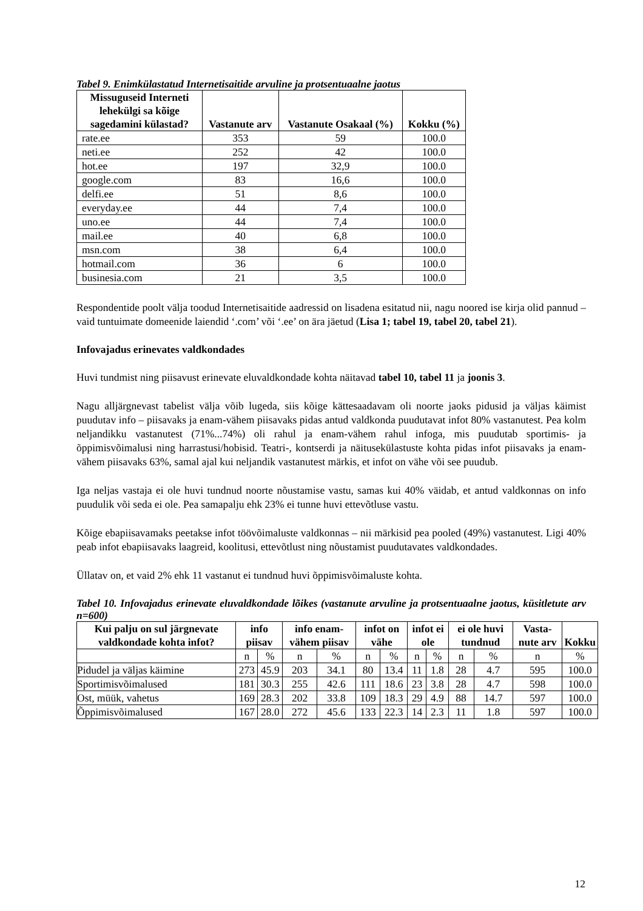Tabel 9. Enimkülastatud Internetisaitide arvuline ja protsentuaalne jaotus
| Missuguseid Interneti lehekülgi sa kõige sagedamini külastad? | Vastanute arv | Vastanute Osakaal (%) | Kokku (%) |
| --- | --- | --- | --- |
| rate.ee | 353 | 59 | 100.0 |
| neti.ee | 252 | 42 | 100.0 |
| hot.ee | 197 | 32,9 | 100.0 |
| google.com | 83 | 16,6 | 100.0 |
| delfi.ee | 51 | 8,6 | 100.0 |
| everyday.ee | 44 | 7,4 | 100.0 |
| uno.ee | 44 | 7,4 | 100.0 |
| mail.ee | 40 | 6,8 | 100.0 |
| msn.com | 38 | 6,4 | 100.0 |
| hotmail.com | 36 | 6 | 100.0 |
| businesia.com | 21 | 3,5 | 100.0 |
Respondentide poolt välja toodud Internetisaitide aadressid on lisadena esitatud nii, nagu noored ise kirja olid pannud – vaid tuntuimate domeenide laiendid ‘.com’ või ‘.ee’ on ära jäetud (Lisa 1; tabel 19, tabel 20, tabel 21).
Infovajadus erinevates valdkondades
Huvi tundmist ning piisavust erinevate eluvaldkondade kohta näitavad tabel 10, tabel 11 ja joonis 3.
Nagu alljärgnevast tabelist välja võib lugeda, siis kõige kättesaadavam oli noorte jaoks pidusid ja väljas käimist puudutav info – piisavaks ja enam-vähem piisavaks pidas antud valdkonda puudutavat infot 80% vastanutest. Pea kolm neljandikku vastanutest (71%...74%) oli rahul ja enam-vähem rahul infoga, mis puudutab sportimis- ja õppimisvõimalusi ning harrastusi/hobisid. Teatri-, kontserdi ja näitusekülastuste kohta pidas infot piisavaks ja enam-vähem piisavaks 63%, samal ajal kui neljandik vastanutest märkis, et infot on vähe või see puudub.
Iga neljas vastaja ei ole huvi tundnud noorte nõustamise vastu, samas kui 40% väidab, et antud valdkonnas on info puudulik või seda ei ole. Pea samapalju ehk 23% ei tunne huvi ettevõtluse vastu.
Kõige ebapiisavamaks peetakse infot töövõimaluste valdkonnas – nii märkisid pea pooled (49%) vastanutest. Ligi 40% peab infot ebapiisavaks laagreid, koolitusi, ettevõtlust ning nõustamist puudutavates valdkondades.
Üllatav on, et vaid 2% ehk 11 vastanut ei tundnud huvi õppimisvõimaluste kohta.
Tabel 10. Infovajadus erinevate eluvaldkondade lõikes (vastanute arvuline ja protsentuaalne jaotus, küsitletute arv n=600)
| Kui palju on sul järgnevate valdkondade kohta infot? | info piisav | | info enam-vähem piisav | | infot on vähe | | infot ei ole | | ei ole huvi tundnud | | Vasta-nute arv | Kokku |
| --- | --- | --- | --- | --- | --- | --- | --- | --- | --- | --- | --- | --- |
| | n | % | n | % | n | % | n | % | n | % | n | % |
| Pidudel ja väljas käimine | 273 | 45.9 | 203 | 34.1 | 80 | 13.4 | 11 | 1.8 | 28 | 4.7 | 595 | 100.0 |
| Sportimisvõimalused | 181 | 30.3 | 255 | 42.6 | 111 | 18.6 | 23 | 3.8 | 28 | 4.7 | 598 | 100.0 |
| Ost, müük, vahetus | 169 | 28.3 | 202 | 33.8 | 109 | 18.3 | 29 | 4.9 | 88 | 14.7 | 597 | 100.0 |
| Õppimisvõimalused | 167 | 28.0 | 272 | 45.6 | 133 | 22.3 | 14 | 2.3 | 11 | 1.8 | 597 | 100.0 |
12